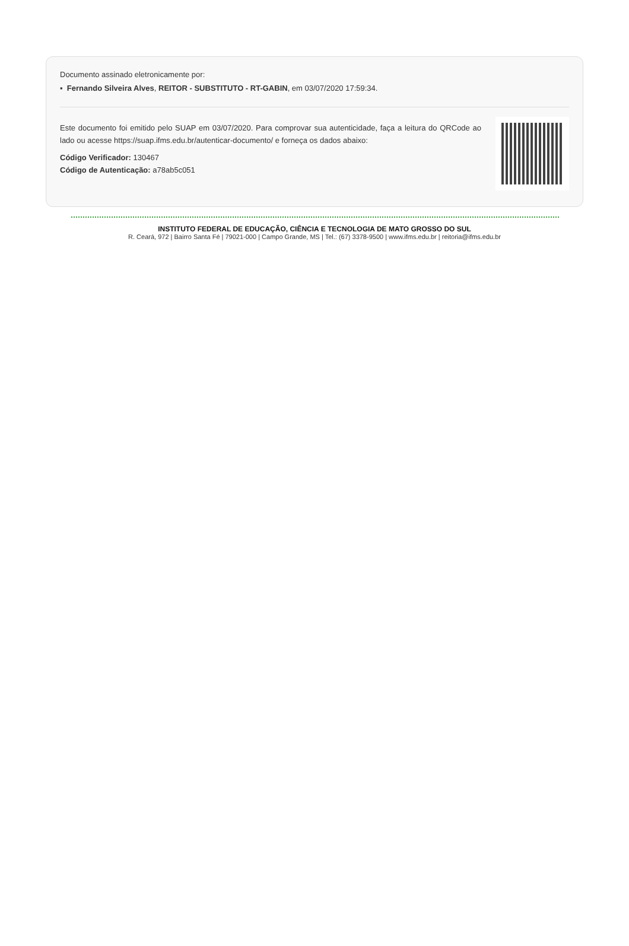Documento assinado eletronicamente por:
▪ Fernando Silveira Alves, REITOR - SUBSTITUTO - RT-GABIN, em 03/07/2020 17:59:34.
Este documento foi emitido pelo SUAP em 03/07/2020. Para comprovar sua autenticidade, faça a leitura do QRCode ao lado ou acesse https://suap.ifms.edu.br/autenticar-documento/ e forneça os dados abaixo:
Código Verificador: 130467
Código de Autenticação: a78ab5c051
INSTITUTO FEDERAL DE EDUCAÇÃO, CIÊNCIA E TECNOLOGIA DE MATO GROSSO DO SUL
R. Ceará, 972 | Bairro Santa Fé | 79021-000 | Campo Grande, MS | Tel.: (67) 3378-9500 | www.ifms.edu.br | reitoria@ifms.edu.br